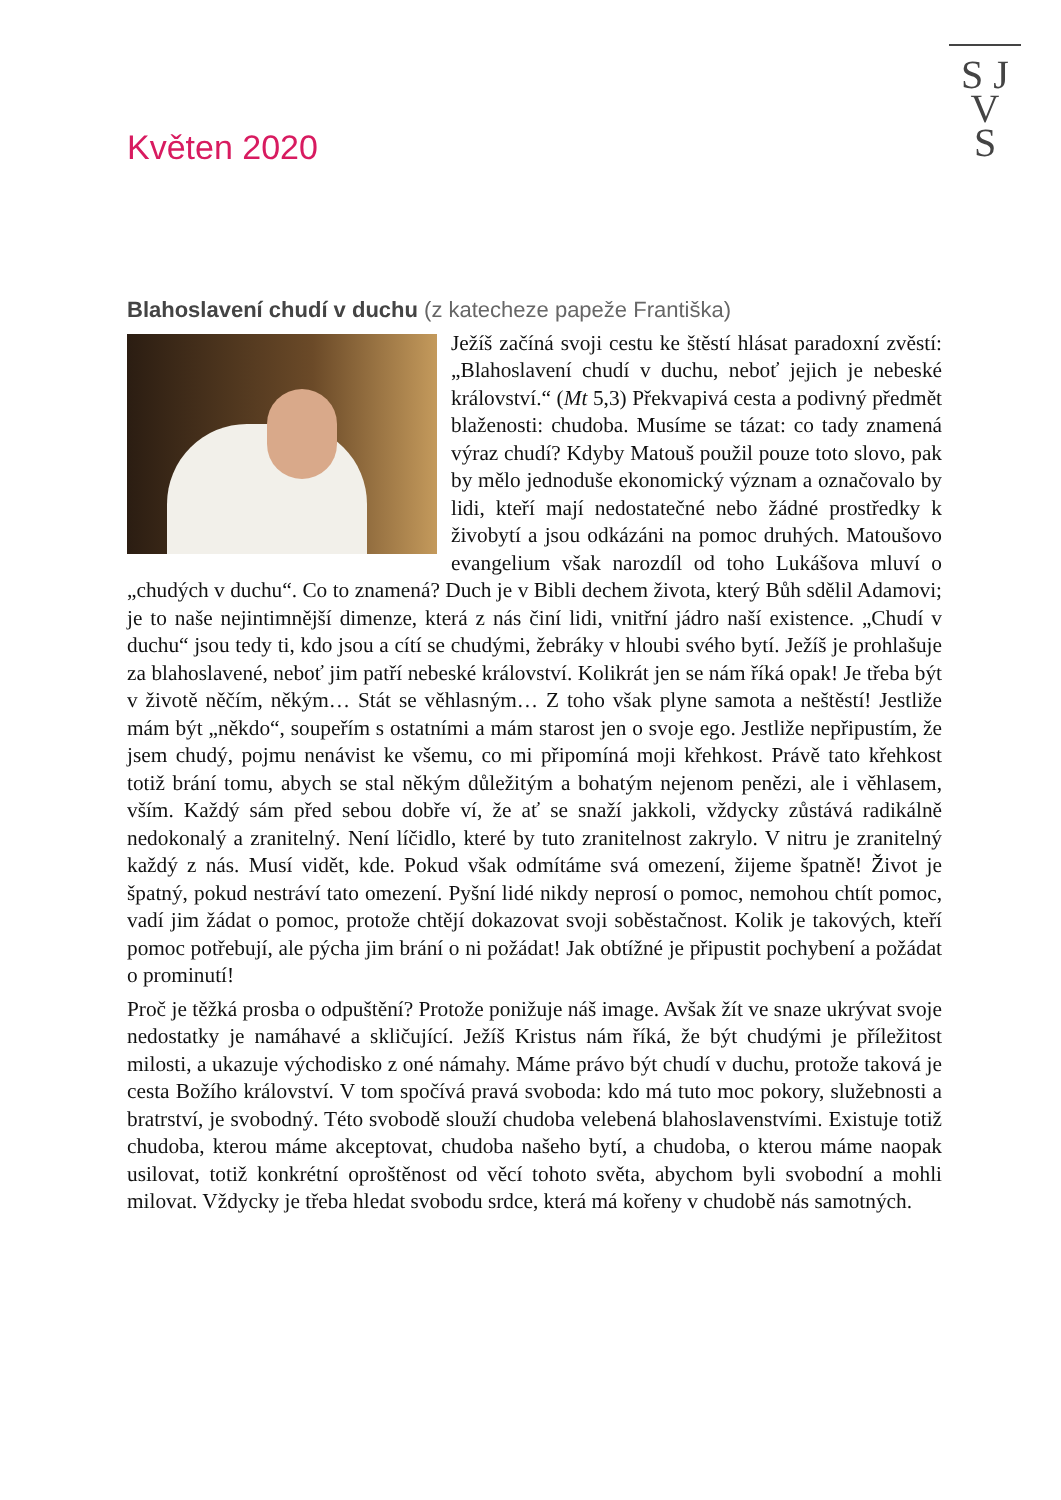S J
V
S
Květen 2020
Blahoslavení chudí v duchu (z katecheze papeže Františka)
Ježíš začíná svoji cestu ke štěstí hlásat paradoxní zvěstí: „Blahoslavení chudí v duchu, neboť jejich je nebeské království.“ (Mt 5,3) Překvapivá cesta a podivný předmět blaženosti: chudoba. Musíme se tázat: co tady znamená výraz chudí? Kdyby Matouš použil pouze toto slovo, pak by mělo jednoduše ekonomický význam a označovalo by lidi, kteří mají nedostatečné nebo žádné prostředky k živobytí a jsou odkázáni na pomoc druhých. Matoušovo evangelium však narozdíl od toho Lukášova mluví o „chudých v duchu“. Co to znamená? Duch je v Bibli dechem života, který Bůh sdělil Adamovi; je to naše nejintimnější dimenze, která z nás činí lidi, vnitřní jádro naší existence. „Chudí v duchu“ jsou tedy ti, kdo jsou a cítí se chudými, žebráky v hloubi svého bytí. Ježíš je prohlašuje za blahoslavené, neboť jim patří nebeské království. Kolikrát jen se nám říká opak! Je třeba být v životě něčím, někým… Stát se věhlasným… Z toho však plyne samota a neštěstí! Jestliže mám být „někdo“, soupeřím s ostatními a mám starost jen o svoje ego. Jestliže nepřipustím, že jsem chudý, pojmu nenávist ke všemu, co mi připomíná moji křehkost. Právě tato křehkost totiž brání tomu, abych se stal někým důležitým a bohatým nejenom penězi, ale i věhlasem, vším. Každý sám před sebou dobře ví, že ať se snaží jakkoli, vždycky zůstává radikálně nedokonalý a zranitelný. Není líčidlo, které by tuto zranitelnost zakrylo. V nitru je zranitelný každý z nás. Musí vidět, kde. Pokud však odmítáme svá omezení, žijeme špatně! Život je špatný, pokud nestráví tato omezení. Pyšní lidé nikdy neprosí o pomoc, nemohou chtít pomoc, vadí jim žádat o pomoc, protože chtějí dokazovat svoji soběstačnost. Kolik je takových, kteří pomoc potřebují, ale pýcha jim brání o ni požádat! Jak obtížné je připustit pochybení a požádat o prominutí!
Proč je těžká prosba o odpuštění? Protože ponižuje náš image. Avšak žít ve snaze ukrývat svoje nedostatky je namáhavé a skličující. Ježíš Kristus nám říká, že být chudými je příležitost milosti, a ukazuje východisko z oné námahy. Máme právo být chudí v duchu, protože taková je cesta Božího království. V tom spočívá pravá svoboda: kdo má tuto moc pokory, služebnosti a bratrství, je svobodný. Této svobodě slouží chudoba velebená blahoslavenstvími. Existuje totiž chudoba, kterou máme akceptovat, chudoba našeho bytí, a chudoba, o kterou máme naopak usilovat, totiž konkrétní oproštěnost od věcí tohoto světa, abychom byli svobodní a mohli milovat. Vždycky je třeba hledat svobodu srdce, která má kořeny v chudobě nás samotných.